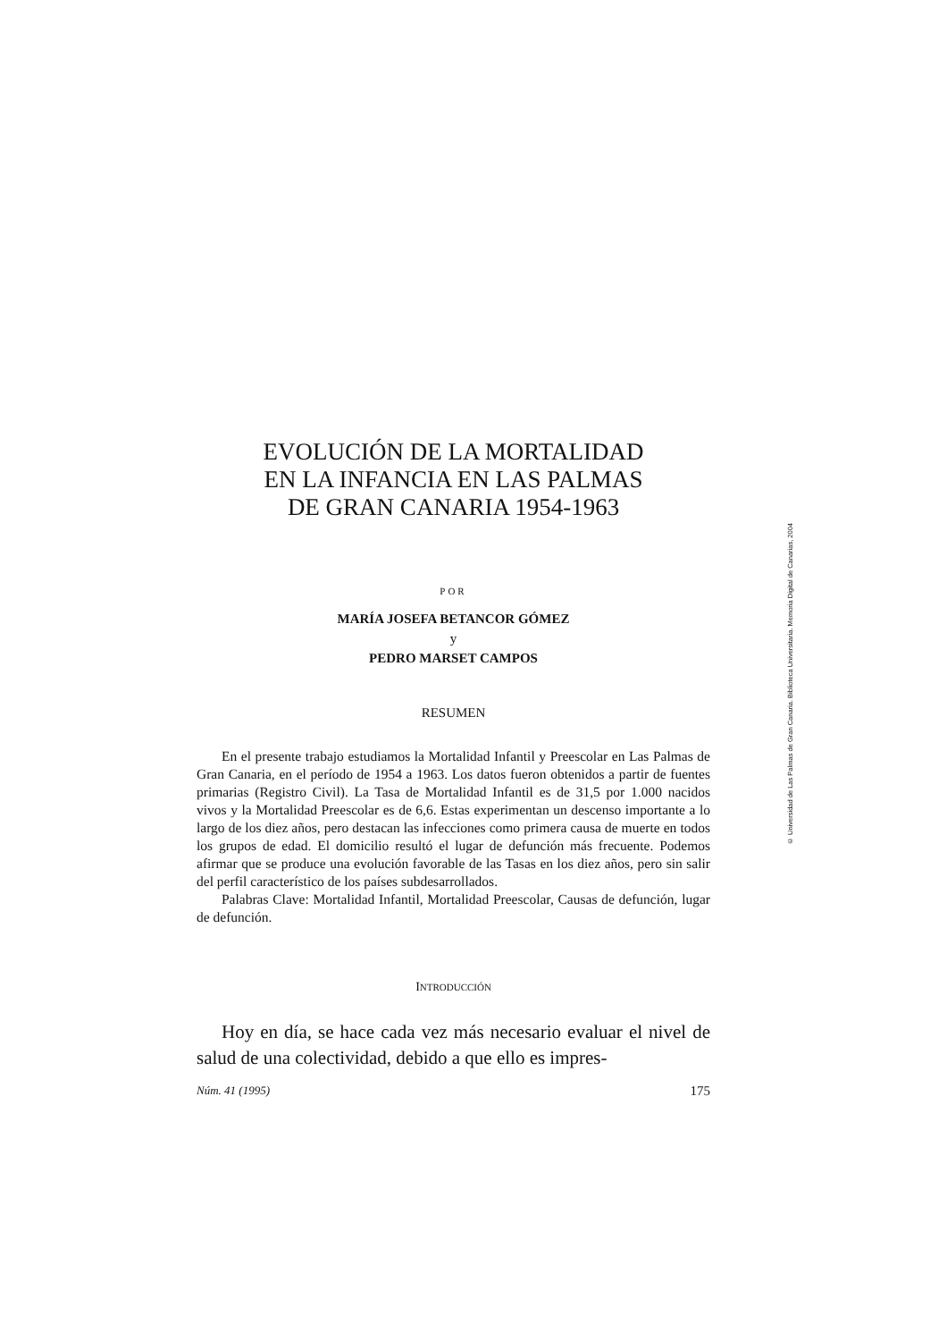EVOLUCIÓN DE LA MORTALIDAD
EN LA INFANCIA EN LAS PALMAS
DE GRAN CANARIA 1954-1963
POR
MARÍA JOSEFA BETANCOR GÓMEZ
y
PEDRO MARSET CAMPOS
RESUMEN
En el presente trabajo estudiamos la Mortalidad Infantil y Preescolar en Las Palmas de Gran Canaria, en el período de 1954 a 1963. Los datos fueron obtenidos a partir de fuentes primarias (Registro Civil). La Tasa de Mortalidad Infantil es de 31,5 por 1.000 nacidos vivos y la Mortalidad Preescolar es de 6,6. Estas experimentan un descenso importante a lo largo de los diez años, pero destacan las infecciones como primera causa de muerte en todos los grupos de edad. El domicilio resultó el lugar de defunción más frecuente. Podemos afirmar que se produce una evolución favorable de las Tasas en los diez años, pero sin salir del perfil característico de los países subdesarrollados.
Palabras Clave: Mortalidad Infantil, Mortalidad Preescolar, Causas de defunción, lugar de defunción.
INTRODUCCIÓN
Hoy en día, se hace cada vez más necesario evaluar el nivel de salud de una colectividad, debido a que ello es impres-
Núm. 41 (1995) 175
© Universidad de Las Palmas de Gran Canaria. Biblioteca Universitaria. Memoria Digital de Canarias, 2004